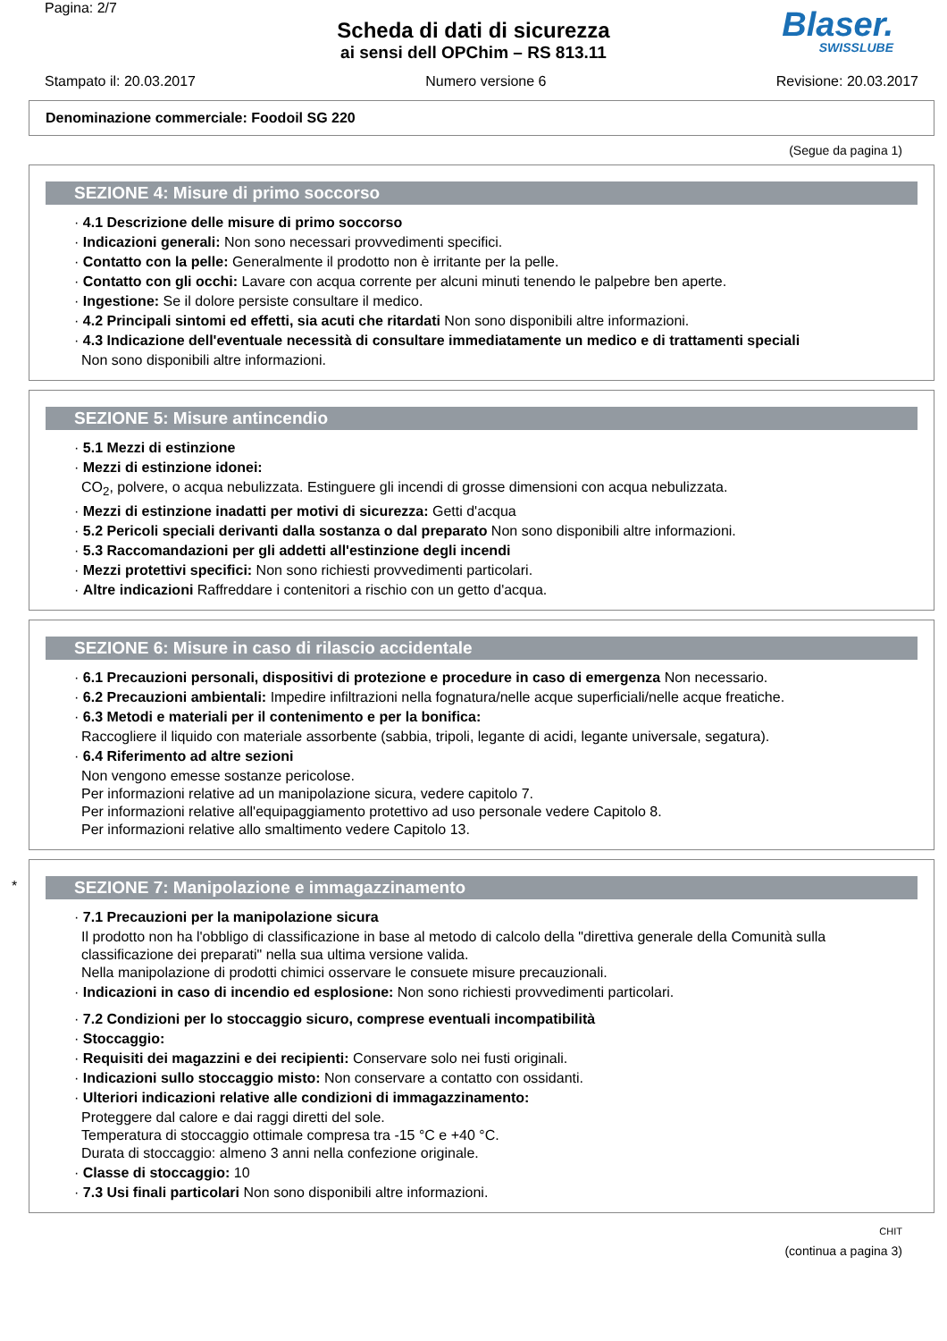Pagina: 2/7
Scheda di dati di sicurezza
ai sensi dell OPChim – RS 813.11
Blaser.
SWISSLUBE
Stampato il: 20.03.2017 Numero versione 6 Revisione: 20.03.2017
Denominazione commerciale: Foodoil SG 220
(Segue da pagina 1)
SEZIONE 4: Misure di primo soccorso
· 4.1 Descrizione delle misure di primo soccorso
· Indicazioni generali: Non sono necessari provvedimenti specifici.
· Contatto con la pelle: Generalmente il prodotto non è irritante per la pelle.
· Contatto con gli occhi: Lavare con acqua corrente per alcuni minuti tenendo le palpebre ben aperte.
· Ingestione: Se il dolore persiste consultare il medico.
· 4.2 Principali sintomi ed effetti, sia acuti che ritardati Non sono disponibili altre informazioni.
· 4.3 Indicazione dell'eventuale necessità di consultare immediatamente un medico e di trattamenti speciali
Non sono disponibili altre informazioni.
SEZIONE 5: Misure antincendio
· 5.1 Mezzi di estinzione
· Mezzi di estinzione idonei:
CO<sub>2</sub>, polvere, o acqua nebulizzata. Estinguere gli incendi di grosse dimensioni con acqua nebulizzata.
· Mezzi di estinzione inadatti per motivi di sicurezza: Getti d'acqua
· 5.2 Pericoli speciali derivanti dalla sostanza o dal preparato Non sono disponibili altre informazioni.
· 5.3 Raccomandazioni per gli addetti all'estinzione degli incendi
· Mezzi protettivi specifici: Non sono richiesti provvedimenti particolari.
· Altre indicazioni Raffreddare i contenitori a rischio con un getto d'acqua.
SEZIONE 6: Misure in caso di rilascio accidentale
· 6.1 Precauzioni personali, dispositivi di protezione e procedure in caso di emergenza Non necessario.
· 6.2 Precauzioni ambientali: Impedire infiltrazioni nella fognatura/nelle acque superficiali/nelle acque freatiche.
· 6.3 Metodi e materiali per il contenimento e per la bonifica:
Raccogliere il liquido con materiale assorbente (sabbia, tripoli, legante di acidi, legante universale, segatura).
· 6.4 Riferimento ad altre sezioni
Non vengono emesse sostanze pericolose.
Per informazioni relative ad un manipolazione sicura, vedere capitolo 7.
Per informazioni relative all'equipaggiamento protettivo ad uso personale vedere Capitolo 8.
Per informazioni relative allo smaltimento vedere Capitolo 13.
*
SEZIONE 7: Manipolazione e immagazzinamento
· 7.1 Precauzioni per la manipolazione sicura
Il prodotto non ha l'obbligo di classificazione in base al metodo di calcolo della "direttiva generale della Comunità sulla classificazione dei preparati" nella sua ultima versione valida.
Nella manipolazione di prodotti chimici osservare le consuete misure precauzionali.
· Indicazioni in caso di incendio ed esplosione: Non sono richiesti provvedimenti particolari.
· 7.2 Condizioni per lo stoccaggio sicuro, comprese eventuali incompatibilità
· Stoccaggio:
· Requisiti dei magazzini e dei recipienti: Conservare solo nei fusti originali.
· Indicazioni sullo stoccaggio misto: Non conservare a contatto con ossidanti.
· Ulteriori indicazioni relative alle condizioni di immagazzinamento:
Proteggere dal calore e dai raggi diretti del sole.
Temperatura di stoccaggio ottimale compresa tra -15 °C e +40 °C.
Durata di stoccaggio: almeno 3 anni nella confezione originale.
· Classe di stoccaggio: 10
· 7.3 Usi finali particolari Non sono disponibili altre informazioni.
CHIT
(continua a pagina 3)